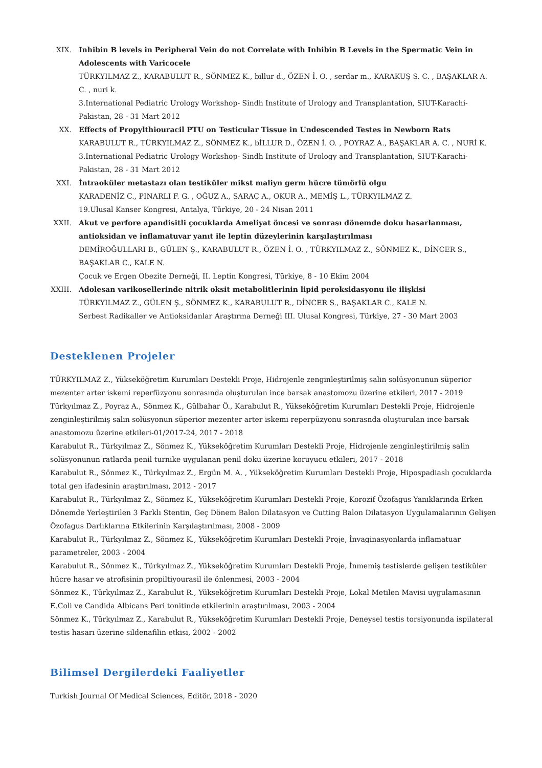XIX. Inhibin B levels in Peripheral Vein do not Correlate with Inhibin B Levels in the Spermatic Vein in Adolescents with Varicocele
TÜRKYILMAZ Z., KARABULUT R., SÖNMEZ K., billur d., ÖZEN İ. O. , serdar m., KARAKUŞ S. C. , BAŞAKLAR A. C. , nuri k.
3.International Pediatric Urology Workshop- Sindh Institute of Urology and Transplantation, SIUT-Karachi-Pakistan, 28 - 31 Mart 2012
XX. Effects of Propylthiouracil PTU on Testicular Tissue in Undescended Testes in Newborn Rats
KARABULUT R., TÜRKYILMAZ Z., SÖNMEZ K., bİLLUR D., ÖZEN İ. O. , POYRAZ A., BAŞAKLAR A. C. , NURİ K.
3.International Pediatric Urology Workshop- Sindh Institute of Urology and Transplantation, SIUT-Karachi-Pakistan, 28 - 31 Mart 2012
XXI. İntraoküler metastazı olan testiküler mikst maliyn germ hücre tümörlü olgu
KARADENİZ C., PINARLI F. G. , OĞUZ A., SARAÇ A., OKUR A., MEMİŞ L., TÜRKYILMAZ Z.
19.Ulusal Kanser Kongresi, Antalya, Türkiye, 20 - 24 Nisan 2011
XXII. Akut ve perfore apandisitli çocuklarda Ameliyat öncesi ve sonrası dönemde doku hasarlanması, antioksidan ve inflamatuvar yanıt ile leptin düzeylerinin karşılaştırılması
DEMİROĞULLARI B., GÜLEN Ş., KARABULUT R., ÖZEN İ. O. , TÜRKYILMAZ Z., SÖNMEZ K., DİNCER S., BAŞAKLAR C., KALE N.
Çocuk ve Ergen Obezite Derneği, II. Leptin Kongresi, Türkiye, 8 - 10 Ekim 2004
XXIII.
Adolesan varikosellerinde nitrik oksit metabolitlerinin lipid peroksidasyonu ile ilişkisi
TÜRKYILMAZ Z., GÜLEN Ş., SÖNMEZ K., KARABULUT R., DİNCER S., BAŞAKLAR C., KALE N.
Serbest Radikaller ve Antioksidanlar Araştırma Derneği III. Ulusal Kongresi, Türkiye, 27 - 30 Mart 2003
Desteklenen Projeler
TÜRKYILMAZ Z., Yükseköğretim Kurumları Destekli Proje, Hidrojenle zenginleştirilmiş salin solüsyonunun süperior mezenter arter iskemi reperfüzyonu sonrasında oluşturulan ince barsak anastomozu üzerine etkileri, 2017 - 2019
Türkyılmaz Z., Poyraz A., Sönmez K., Gülbahar Ö., Karabulut R., Yükseköğretim Kurumları Destekli Proje, Hidrojenle zenginleştirilmiş salin solüsyonun süperior mezenter arter iskemi reperpüzyonu sonrasnda oluşturulan ince barsak anastomozu üzerine etkileri-01/2017-24, 2017 - 2018
Karabulut R., Türkyılmaz Z., Sönmez K., Yükseköğretim Kurumları Destekli Proje, Hidrojenle zenginleştirilmiş salin solüsyonunun ratlarda penil turnike uygulanan penil doku üzerine koruyucu etkileri, 2017 - 2018
Karabulut R., Sönmez K., Türkyılmaz Z., Ergün M. A. , Yükseköğretim Kurumları Destekli Proje, Hipospadiaslı çocuklarda total gen ifadesinin araştırılması, 2012 - 2017
Karabulut R., Türkyılmaz Z., Sönmez K., Yükseköğretim Kurumları Destekli Proje, Korozif Özofagus Yanıklarında Erken Dönemde Yerleştirilen 3 Farklı Stentin, Geç Dönem Balon Dilatasyon ve Cutting Balon Dilatasyon Uygulamalarının Gelişen Özofagus Darlıklarına Etkilerinin Karşılaştırılması, 2008 - 2009
Karabulut R., Türkyılmaz Z., Sönmez K., Yükseköğretim Kurumları Destekli Proje, İnvaginasyonlarda inflamatuar parametreler, 2003 - 2004
Karabulut R., Sönmez K., Türkyılmaz Z., Yükseköğretim Kurumları Destekli Proje, İnmemiş testislerde gelişen testiküler hücre hasar ve atrofisinin propiltiyourasil ile önlenmesi, 2003 - 2004
Sönmez K., Türkyılmaz Z., Karabulut R., Yükseköğretim Kurumları Destekli Proje, Lokal Metilen Mavisi uygulamasının E.Coli ve Candida Albicans Peri tonitinde etkilerinin araştırılması, 2003 - 2004
Sönmez K., Türkyılmaz Z., Karabulut R., Yükseköğretim Kurumları Destekli Proje, Deneysel testis torsiyonunda ispilateral testis hasarı üzerine sildenafilin etkisi, 2002 - 2002
Bilimsel Dergilerdeki Faaliyetler
Turkish Journal Of Medical Sciences, Editör, 2018 - 2020